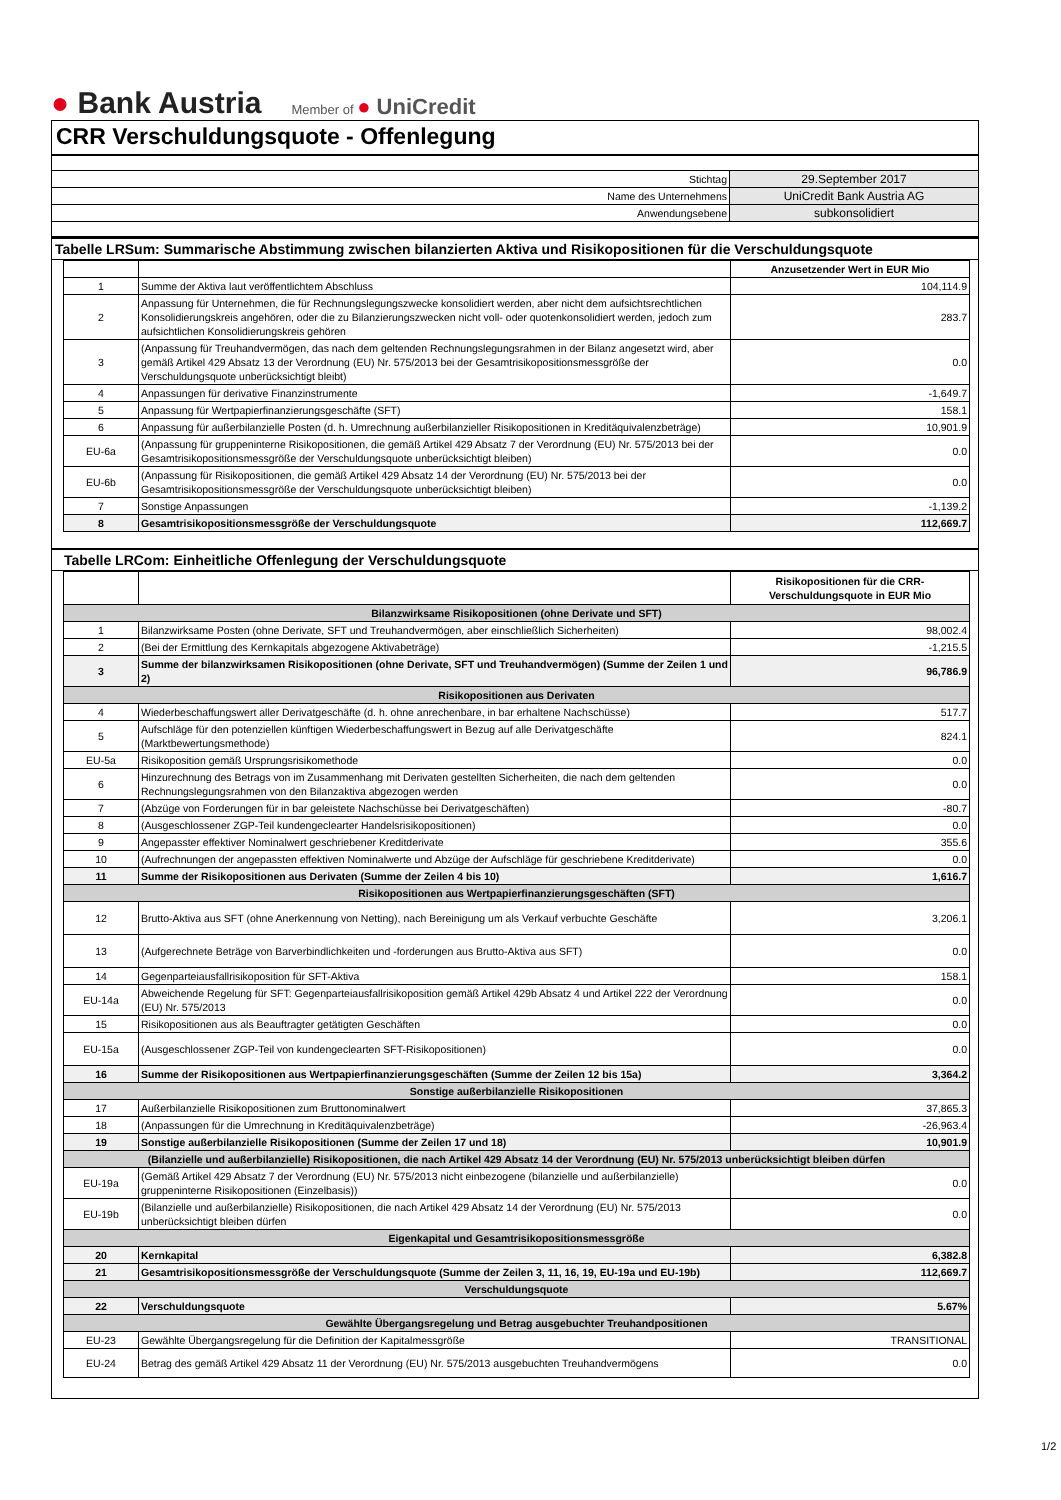● Bank Austria
Member of ● UniCredit
CRR Verschuldungsquote - Offenlegung
| Stichtag | 29.September 2017 |
| Name des Unternehmens | UniCredit Bank Austria AG |
| Anwendungsebene | subkonsolidiert |
Tabelle LRSum: Summarische Abstimmung zwischen bilanzierten Aktiva und Risikopositionen für die Verschuldungsquote
| | | Anzusetzender Wert in EUR Mio |
| 1 | Summe der Aktiva laut veröffentlichtem Abschluss | 104,114.9 |
| 2 | Anpassung für Unternehmen, die für Rechnungslegungszwecke konsolidiert werden, aber nicht dem aufsichtsrechtlichen Konsolidierungskreis angehören, oder die zu Bilanzierungszwecken nicht voll- oder quotenkonsolidiert werden, jedoch zum aufsichtlichen Konsolidierungskreis gehören | 283.7 |
| 3 | (Anpassung für Treuhandvermögen, das nach dem geltenden Rechnungslegungsrahmen in der Bilanz angesetzt wird, aber gemäß Artikel 429 Absatz 13 der Verordnung (EU) Nr. 575/2013 bei der Gesamtrisikopositionsmessgröße der Verschuldungsquote unberücksichtigt bleibt) | 0.0 |
| 4 | Anpassungen für derivative Finanzinstrumente | -1,649.7 |
| 5 | Anpassung für Wertpapierfinanzierungsgeschäfte (SFT) | 158.1 |
| 6 | Anpassung für außerbilanzielle Posten (d. h. Umrechnung außerbilanzieller Risikopositionen in Kreditäquivalenzbeträge) | 10,901.9 |
| EU-6a | (Anpassung für gruppeninterne Risikopositionen, die gemäß Artikel 429 Absatz 7 der Verordnung (EU) Nr. 575/2013 bei der Gesamtrisikopositionsmessgröße der Verschuldungsquote unberücksichtigt bleiben) | 0.0 |
| EU-6b | (Anpassung für Risikopositionen, die gemäß Artikel 429 Absatz 14 der Verordnung (EU) Nr. 575/2013 bei der Gesamtrisikopositionsmessgröße der Verschuldungsquote unberücksichtigt bleiben) | 0.0 |
| 7 | Sonstige Anpassungen | -1,139.2 |
| 8 | Gesamtrisikopositionsmessgröße der Verschuldungsquote | 112,669.7 |
Tabelle LRCom: Einheitliche Offenlegung der Verschuldungsquote
| | | Risikopositionen für die CRR-Verschuldungsquote in EUR Mio |
| Bilanzwirksame Risikopositionen (ohne Derivate und SFT) | | |
| 1 | Bilanzwirksame Posten (ohne Derivate, SFT und Treuhandvermögen, aber einschließlich Sicherheiten) | 98,002.4 |
| 2 | (Bei der Ermittlung des Kernkapitals abgezogene Aktivabeträge) | -1,215.5 |
| 3 | Summe der bilanzwirksamen Risikopositionen (ohne Derivate, SFT und Treuhandvermögen) (Summe der Zeilen 1 und 2) | 96,786.9 |
| Risikopositionen aus Derivaten | | |
| 4 | Wiederbeschaffungswert aller Derivatgeschäfte (d. h. ohne anrechenbare, in bar erhaltene Nachschüsse) | 517.7 |
| 5 | Aufschläge für den potenziellen künftigen Wiederbeschaffungswert in Bezug auf alle Derivatgeschäfte (Marktbewertungsmethode) | 824.1 |
| EU-5a | Risikoposition gemäß Ursprungsrisikomethode | 0.0 |
| 6 | Hinzurechnung des Betrags von im Zusammenhang mit Derivaten gestellten Sicherheiten, die nach dem geltenden Rechnungslegungsrahmen von den Bilanzaktiva abgezogen werden | 0.0 |
| 7 | (Abzüge von Forderungen für in bar geleistete Nachschüsse bei Derivatgeschäften) | -80.7 |
| 8 | (Ausgeschlossener ZGP-Teil kundengeclearter Handelsrisikopositionen) | 0.0 |
| 9 | Angepasster effektiver Nominalwert geschriebener Kreditderivate | 355.6 |
| 10 | (Aufrechnungen der angepassten effektiven Nominalwerte und Abzüge der Aufschläge für geschriebene Kreditderivate) | 0.0 |
| 11 | Summe der Risikopositionen aus Derivaten (Summe der Zeilen 4 bis 10) | 1,616.7 |
| Risikopositionen aus Wertpapierfinanzierungsgeschäften (SFT) | | |
| 12 | Brutto-Aktiva aus SFT (ohne Anerkennung von Netting), nach Bereinigung um als Verkauf verbuchte Geschäfte | 3,206.1 |
| 13 | (Aufgerechnete Beträge von Barverbindlichkeiten und -forderungen aus Brutto-Aktiva aus SFT) | 0.0 |
| 14 | Gegenparteiausfallrisikoposition für SFT-Aktiva | 158.1 |
| EU-14a | Abweichende Regelung für SFT: Gegenparteiausfallrisikoposition gemäß Artikel 429b Absatz 4 und Artikel 222 der Verordnung (EU) Nr. 575/2013 | 0.0 |
| 15 | Risikopositionen aus als Beauftragter getätigten Geschäften | 0.0 |
| EU-15a | (Ausgeschlossener ZGP-Teil von kundengeclearten SFT-Risikopositionen) | 0.0 |
| 16 | Summe der Risikopositionen aus Wertpapierfinanzierungsgeschäften (Summe der Zeilen 12 bis 15a) | 3,364.2 |
| Sonstige außerbilanzielle Risikopositionen | | |
| 17 | Außerbilanzielle Risikopositionen zum Bruttonominalwert | 37,865.3 |
| 18 | (Anpassungen für die Umrechnung in Kreditäquivalenzbeträge) | -26,963.4 |
| 19 | Sonstige außerbilanzielle Risikopositionen (Summe der Zeilen 17 und 18) | 10,901.9 |
| (Bilanzielle und außerbilanzielle) Risikopositionen, die nach Artikel 429 Absatz 14 der Verordnung (EU) Nr. 575/2013 unberücksichtigt bleiben dürfen | | |
| EU-19a | (Gemäß Artikel 429 Absatz 7 der Verordnung (EU) Nr. 575/2013 nicht einbezogene (bilanzielle und außerbilanzielle) gruppeninterne Risikopositionen (Einzelbasis)) | 0.0 |
| EU-19b | (Bilanzielle und außerbilanzielle) Risikopositionen, die nach Artikel 429 Absatz 14 der Verordnung (EU) Nr. 575/2013 unberücksichtigt bleiben dürfen | 0.0 |
| Eigenkapital und Gesamtrisikopositionsmessgröße | | |
| 20 | Kernkapital | 6,382.8 |
| 21 | Gesamtrisikopositionsmessgröße der Verschuldungsquote (Summe der Zeilen 3, 11, 16, 19, EU-19a und EU-19b) | 112,669.7 |
| Verschuldungsquote | | |
| 22 | Verschuldungsquote | 5.67% |
| Gewählte Übergangsregelung und Betrag ausgebuchter Treuhandpositionen | | |
| EU-23 | Gewählte Übergangsregelung für die Definition der Kapitalmessgröße | TRANSITIONAL |
| EU-24 | Betrag des gemäß Artikel 429 Absatz 11 der Verordnung (EU) Nr. 575/2013 ausgebuchten Treuhandvermögens | 0.0 |
1/2